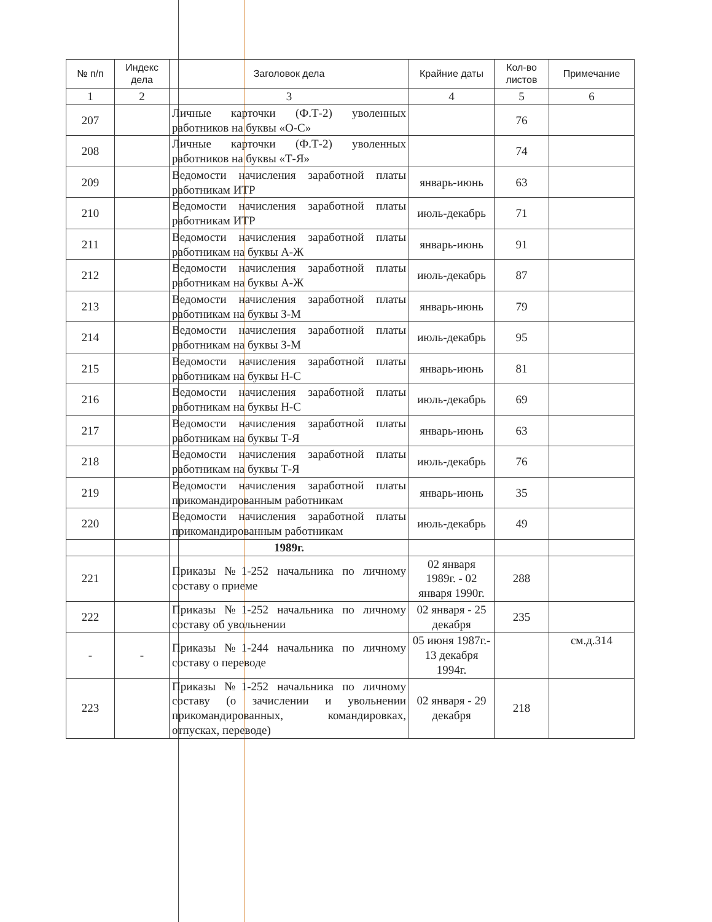| № п/п | Индекс дела | Заголовок дела | Крайние даты | Кол-во листов | Примечание |
| --- | --- | --- | --- | --- | --- |
| 1 | 2 | 3 | 4 | 5 | 6 |
| 207 | | Личные карточки (Ф.Т-2) уволенных работников на буквы «О-С» | | 76 | |
| 208 | | Личные карточки (Ф.Т-2) уволенных работников на буквы «Т-Я» | | 74 | |
| 209 | | Ведомости начисления заработной платы работникам ИТР | январь-июнь | 63 | |
| 210 | | Ведомости начисления заработной платы работникам ИТР | июль-декабрь | 71 | |
| 211 | | Ведомости начисления заработной платы работникам на буквы А-Ж | январь-июнь | 91 | |
| 212 | | Ведомости начисления заработной платы работникам на буквы А-Ж | июль-декабрь | 87 | |
| 213 | | Ведомости начисления заработной платы работникам на буквы З-М | январь-июнь | 79 | |
| 214 | | Ведомости начисления заработной платы работникам на буквы З-М | июль-декабрь | 95 | |
| 215 | | Ведомости начисления заработной платы работникам на буквы Н-С | январь-июнь | 81 | |
| 216 | | Ведомости начисления заработной платы работникам на буквы Н-С | июль-декабрь | 69 | |
| 217 | | Ведомости начисления заработной платы работникам на буквы Т-Я | январь-июнь | 63 | |
| 218 | | Ведомости начисления заработной платы работникам на буквы Т-Я | июль-декабрь | 76 | |
| 219 | | Ведомости начисления заработной платы прикомандированным работникам | январь-июнь | 35 | |
| 220 | | Ведомости начисления заработной платы прикомандированным работникам | июль-декабрь | 49 | |
| | | 1989г. | | | |
| 221 | | Приказы №1-252 начальника по личному составу о приеме | 02 января 1989г. - 02 января 1990г. | 288 | |
| 222 | | Приказы №1-252 начальника по личному составу об увольнении | 02 января - 25 декабря | 235 | |
| - | - | Приказы №1-244 начальника по личному составу о переводе | 05 июня 1987г.- 13 декабря 1994г. | | см.д.314 |
| 223 | | Приказы №1-252 начальника по личному составу (о зачислении и увольнении прикомандированных, командировках, отпусках, переводе) | 02 января - 29 декабря | 218 | |